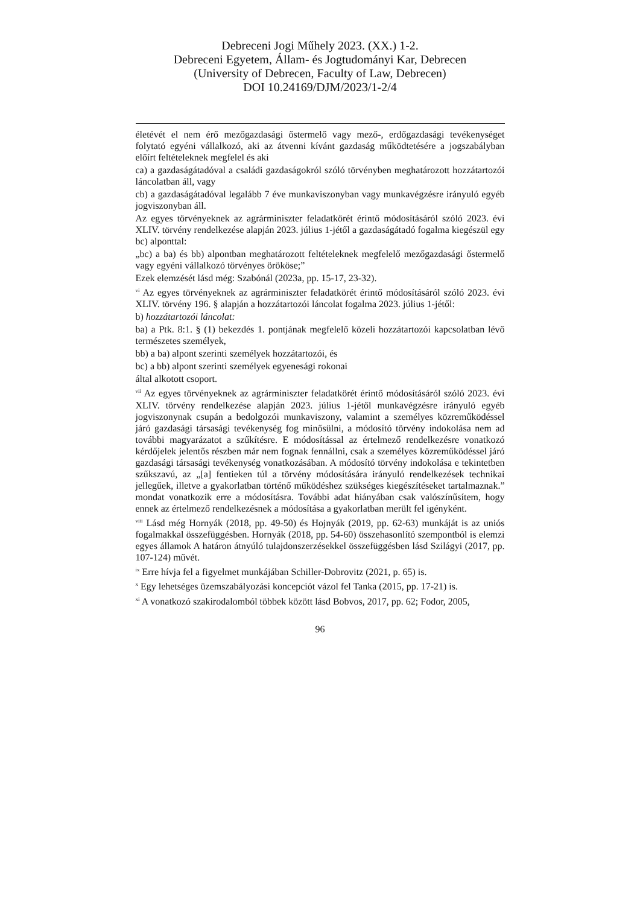Debreceni Jogi Műhely 2023. (XX.) 1-2.
Debreceni Egyetem, Állam- és Jogtudományi Kar, Debrecen
(University of Debrecen, Faculty of Law, Debrecen)
DOI 10.24169/DJM/2023/1-2/4
életévét el nem érő mezőgazdasági őstermelő vagy mező-, erdőgazdasági tevékenységet folytató egyéni vállalkozó, aki az átvenni kívánt gazdaság működtetésére a jogszabályban előírt feltételeknek megfelel és aki
ca) a gazdaságátadóval a családi gazdaságokról szóló törvényben meghatározott hozzátartozói láncolatban áll, vagy
cb) a gazdaságátadóval legalább 7 éve munkaviszonyban vagy munkavégzésre irányuló egyéb jogviszonyban áll.
Az egyes törvényeknek az agrárminiszter feladatkörét érintő módosításáról szóló 2023. évi XLIV. törvény rendelkezése alapján 2023. július 1-jétől a gazdaságátadó fogalma kiegészül egy bc) alponttal:
„bc) a ba) és bb) alpontban meghatározott feltételeknek megfelelő mezőgazdasági őstermelő vagy egyéni vállalkozó törvényes örököse;”
Ezek elemzését lásd még: Szabónál (2023a, pp. 15-17, 23-32).
<sup>vi</sup> Az egyes törvényeknek az agrárminiszter feladatkörét érintő módosításáról szóló 2023. évi XLIV. törvény 196. § alapján a hozzátartozói láncolat fogalma 2023. július 1-jétől:
b) hozzátartozói láncolat:
ba) a Ptk. 8:1. § (1) bekezdés 1. pontjának megfelelő közeli hozzátartozói kapcsolatban lévő természetes személyek,
bb) a ba) alpont szerinti személyek hozzátartozói, és
bc) a bb) alpont szerinti személyek egyenesági rokonai
által alkotott csoport.
<sup>vii</sup> Az egyes törvényeknek az agrárminiszter feladatkörét érintő módosításáról szóló 2023. évi XLIV. törvény rendelkezése alapján 2023. július 1-jétől munkavégzésre irányuló egyéb jogviszonynak csupán a bedolgozói munkaviszony, valamint a személyes közreműködéssel járó gazdasági társasági tevékenység fog minősülni, a módosító törvény indokolása nem ad további magyarázatot a szűkítésre. E módosítással az értelmező rendelkezésre vonatkozó kérdőjelek jelentős részben már nem fognak fennállni, csak a személyes közreműködéssel járó gazdasági társasági tevékenység vonatkozásában. A módosító törvény indokolása e tekintetben szűkszavú, az „[a] fentieken túl a törvény módosítására irányuló rendelkezések technikai jellegűek, illetve a gyakorlatban történő működéshez szükséges kiegészítéseket tartalmaznak.” mondat vonatkozik erre a módosításra. További adat hiányában csak valószínűsítem, hogy ennek az értelmező rendelkezésnek a módosítása a gyakorlatban merült fel igényként.
<sup>viii</sup> Lásd még Hornyák (2018, pp. 49-50) és Hojnyák (2019, pp. 62-63) munkáját is az uniós fogalmakkal összefüggésben. Hornyák (2018, pp. 54-60) összehasonlító szempontból is elemzi egyes államok A határon átnyúló tulajdonszerzésekkel összefüggésben lásd Szilágyi (2017, pp. 107-124) művét.
<sup>ix</sup> Erre hívja fel a figyelmet munkájában Schiller-Dobrovitz (2021, p. 65) is.
<sup>x</sup> Egy lehetséges üzemszabályozási koncepciót vázol fel Tanka (2015, pp. 17-21) is.
<sup>xi</sup> A vonatkozó szakirodalomból többek között lásd Bobvos, 2017, pp. 62; Fodor, 2005,
96